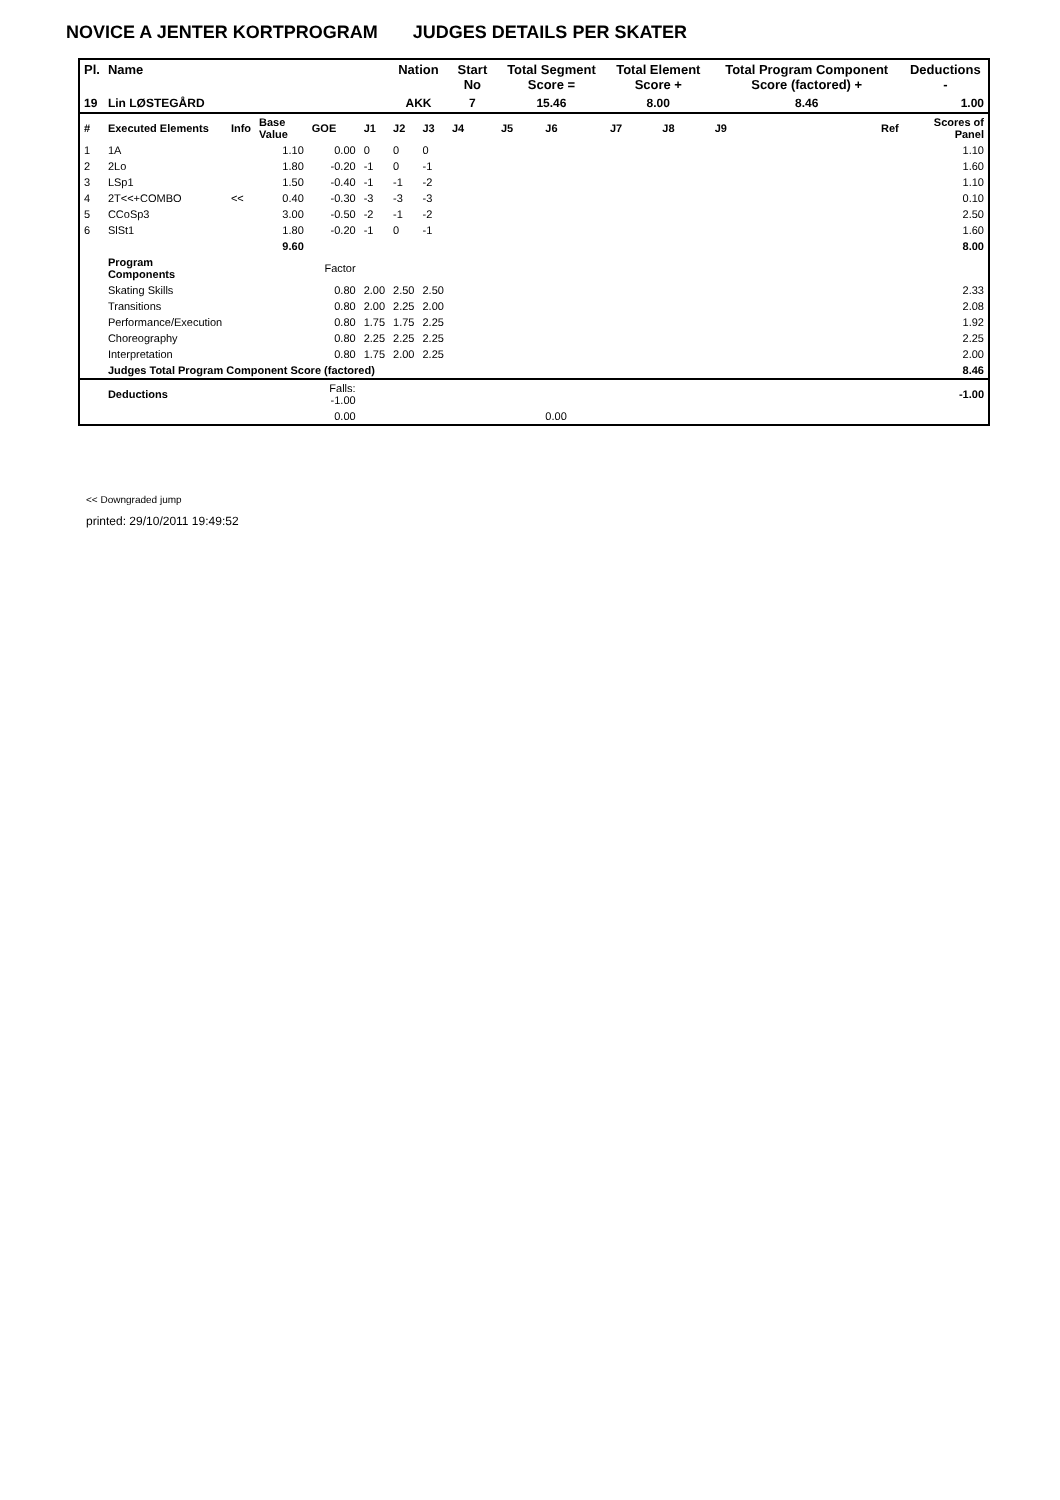NOVICE A JENTER KORTPROGRAM JUDGES DETAILS PER SKATER
| Pl. | Name | | | | | Nation | | Start No | Total Segment Score = | | Total Element Score + | | Total Program Component Score (factored) + | | Deductions - |
| --- | --- | --- | --- | --- | --- | --- | --- | --- | --- | --- | --- | --- | --- | --- | --- |
| 19 | Lin LØSTEGÅRD | | | | | AKK | | 7 | 15.46 | | 8.00 | | 8.46 | | 1.00 |
| # | Executed Elements | Info | Base Value | GOE | J1 | J2 | J3 | J4 | J5 | J6 | J7 | J8 | J9 | Ref | Scores of Panel |
| 1 | 1A | | 1.10 | 0.00 | 0 | 0 | 0 | | | | | | | | 1.10 |
| 2 | 2Lo | | 1.80 | -0.20 | -1 | 0 | -1 | | | | | | | | 1.60 |
| 3 | LSp1 | | 1.50 | -0.40 | -1 | -1 | -2 | | | | | | | | 1.10 |
| 4 | 2T<<+COMBO | << | 0.40 | -0.30 | -3 | -3 | -3 | | | | | | | | 0.10 |
| 5 | CCoSp3 | | 3.00 | -0.50 | -2 | -1 | -2 | | | | | | | | 2.50 |
| 6 | SlSt1 | | 1.80 | -0.20 | -1 | 0 | -1 | | | | | | | | 1.60 |
| | | | 9.60 | | | | | | | | | | | | 8.00 |
| | Program Components | | | Factor | | | | | | | | | | | |
| | Skating Skills | | | 0.80 | 2.00 | 2.50 | 2.50 | | | | | | | | 2.33 |
| | Transitions | | | 0.80 | 2.00 | 2.25 | 2.00 | | | | | | | | 2.08 |
| | Performance/Execution | | | 0.80 | 1.75 | 1.75 | 2.25 | | | | | | | | 1.92 |
| | Choreography | | | 0.80 | 2.25 | 2.25 | 2.25 | | | | | | | | 2.25 |
| | Interpretation | | | 0.80 | 1.75 | 2.00 | 2.25 | | | | | | | | 2.00 |
| | Judges Total Program Component Score (factored) | | | | | | | | | | | | | | 8.46 |
| | Deductions | | | Falls: -1.00 | | | | | | | | | | | -1.00 |
| | | | | 0.00 | | | | | | 0.00 | | | | | |
<< Downgraded jump
printed: 29/10/2011 19:49:52